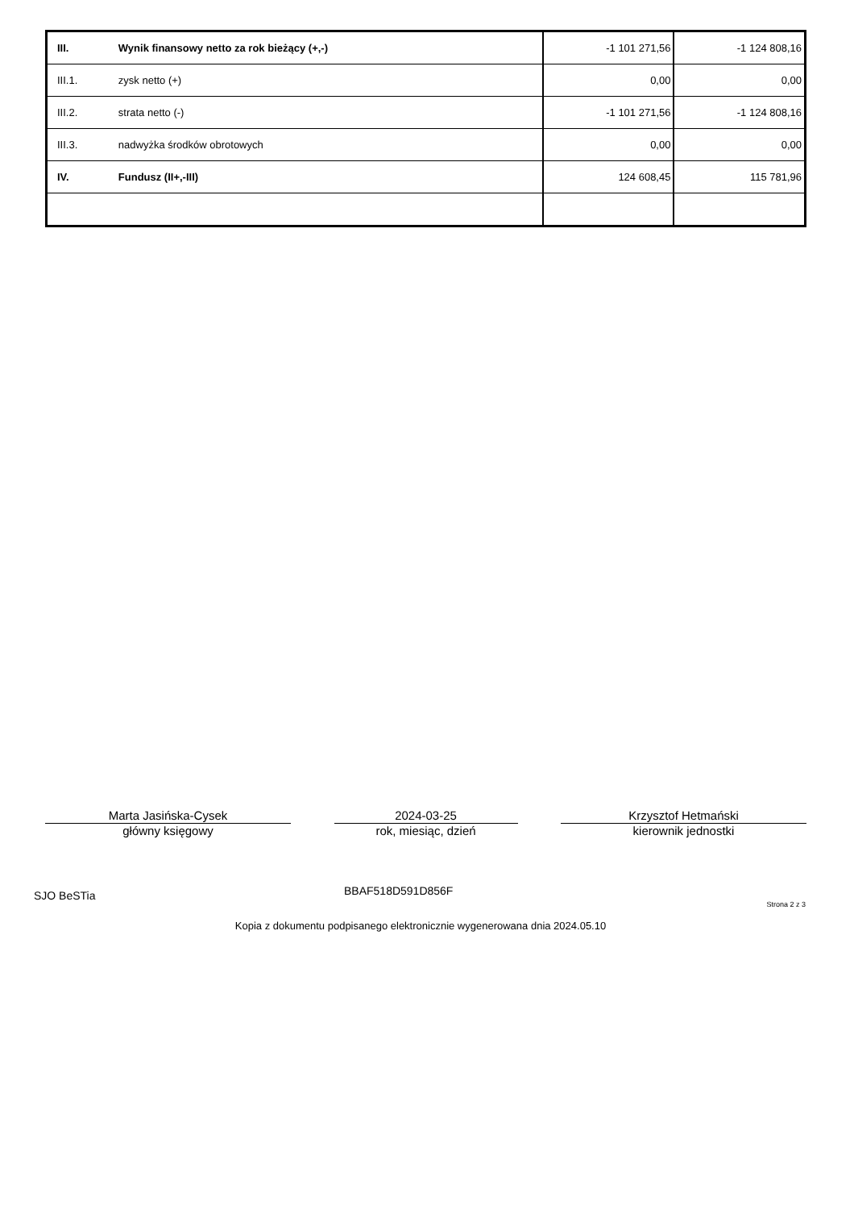| III. | Wynik finansowy netto za rok bieżący (+,-) | -1 101 271,56 | -1 124 808,16 |
| III.1. | zysk netto (+) | 0,00 | 0,00 |
| III.2. | strata netto (-) | -1 101 271,56 | -1 124 808,16 |
| III.3. | nadwyżka środków obrotowych | 0,00 | 0,00 |
| IV. | Fundusz (II+,-III) | 124 608,45 | 115 781,96 |
Marta Jasińska-Cysek
główny księgowy
2024-03-25
rok, miesiąc, dzień
Krzysztof Hetmański
kierownik jednostki
SJO BeSTia BBAF518D591D856F
Strona 2 z 3
Kopia z dokumentu podpisanego elektronicznie wygenerowana dnia 2024.05.10